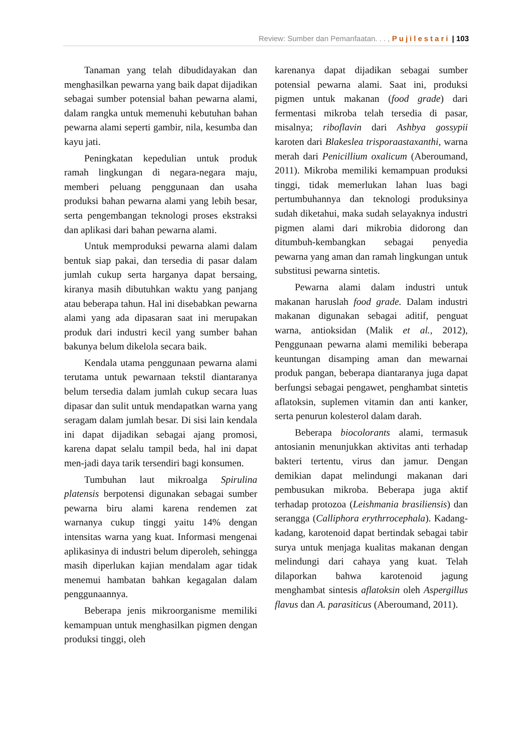Review: Sumber dan Pemanfaatan. . . , Pujilestari | 103
Tanaman yang telah dibudidayakan dan menghasilkan pewarna yang baik dapat dijadikan sebagai sumber potensial bahan pewarna alami, dalam rangka untuk memenuhi kebutuhan bahan pewarna alami seperti gambir, nila, kesumba dan kayu jati.
Peningkatan kepedulian untuk produk ramah lingkungan di negara-negara maju, memberi peluang penggunaan dan usaha produksi bahan pewarna alami yang lebih besar, serta pengembangan teknologi proses ekstraksi dan aplikasi dari bahan pewarna alami.
Untuk memproduksi pewarna alami dalam bentuk siap pakai, dan tersedia di pasar dalam jumlah cukup serta harganya dapat bersaing, kiranya masih dibutuhkan waktu yang panjang atau beberapa tahun. Hal ini disebabkan pewarna alami yang ada dipasaran saat ini merupakan produk dari industri kecil yang sumber bahan bakunya belum dikelola secara baik.
Kendala utama penggunaan pewarna alami terutama untuk pewarnaan tekstil diantaranya belum tersedia dalam jumlah cukup secara luas dipasar dan sulit untuk mendapatkan warna yang seragam dalam jumlah besar. Di sisi lain kendala ini dapat dijadikan sebagai ajang promosi, karena dapat selalu tampil beda, hal ini dapat men-jadi daya tarik tersendiri bagi konsumen.
Tumbuhan laut mikroalga Spirulina platensis berpotensi digunakan sebagai sumber pewarna biru alami karena rendemen zat warnanya cukup tinggi yaitu 14% dengan intensitas warna yang kuat. Informasi mengenai aplikasinya di industri belum diperoleh, sehingga masih diperlukan kajian mendalam agar tidak menemui hambatan bahkan kegagalan dalam penggunaannya.
Beberapa jenis mikroorganisme memiliki kemampuan untuk menghasilkan pigmen dengan produksi tinggi, oleh
karenanya dapat dijadikan sebagai sumber potensial pewarna alami. Saat ini, produksi pigmen untuk makanan (food grade) dari fermentasi mikroba telah tersedia di pasar, misalnya; riboflavin dari Ashbya gossypii karoten dari Blakeslea trisporaastaxanthi, warna merah dari Penicillium oxalicum (Aberoumand, 2011). Mikroba memiliki kemampuan produksi tinggi, tidak memerlukan lahan luas bagi pertumbuhannya dan teknologi produksinya sudah diketahui, maka sudah selayaknya industri pigmen alami dari mikrobia didorong dan ditumbuh-kembangkan sebagai penyedia pewarna yang aman dan ramah lingkungan untuk substitusi pewarna sintetis.
Pewarna alami dalam industri untuk makanan haruslah food grade. Dalam industri makanan digunakan sebagai aditif, penguat warna, antioksidan (Malik et al., 2012), Penggunaan pewarna alami memiliki beberapa keuntungan disamping aman dan mewarnai produk pangan, beberapa diantaranya juga dapat berfungsi sebagai pengawet, penghambat sintetis aflatoksin, suplemen vitamin dan anti kanker, serta penurun kolesterol dalam darah.
Beberapa biocolorants alami, termasuk antosianin menunjukkan aktivitas anti terhadap bakteri tertentu, virus dan jamur. Dengan demikian dapat melindungi makanan dari pembusukan mikroba. Beberapa juga aktif terhadap protozoa (Leishmania brasiliensis) dan serangga (Calliphora erythrrocephala). Kadang-kadang, karotenoid dapat bertindak sebagai tabir surya untuk menjaga kualitas makanan dengan melindungi dari cahaya yang kuat. Telah dilaporkan bahwa karotenoid jagung menghambat sintesis aflatoksin oleh Aspergillus flavus dan A. parasiticus (Aberoumand, 2011).